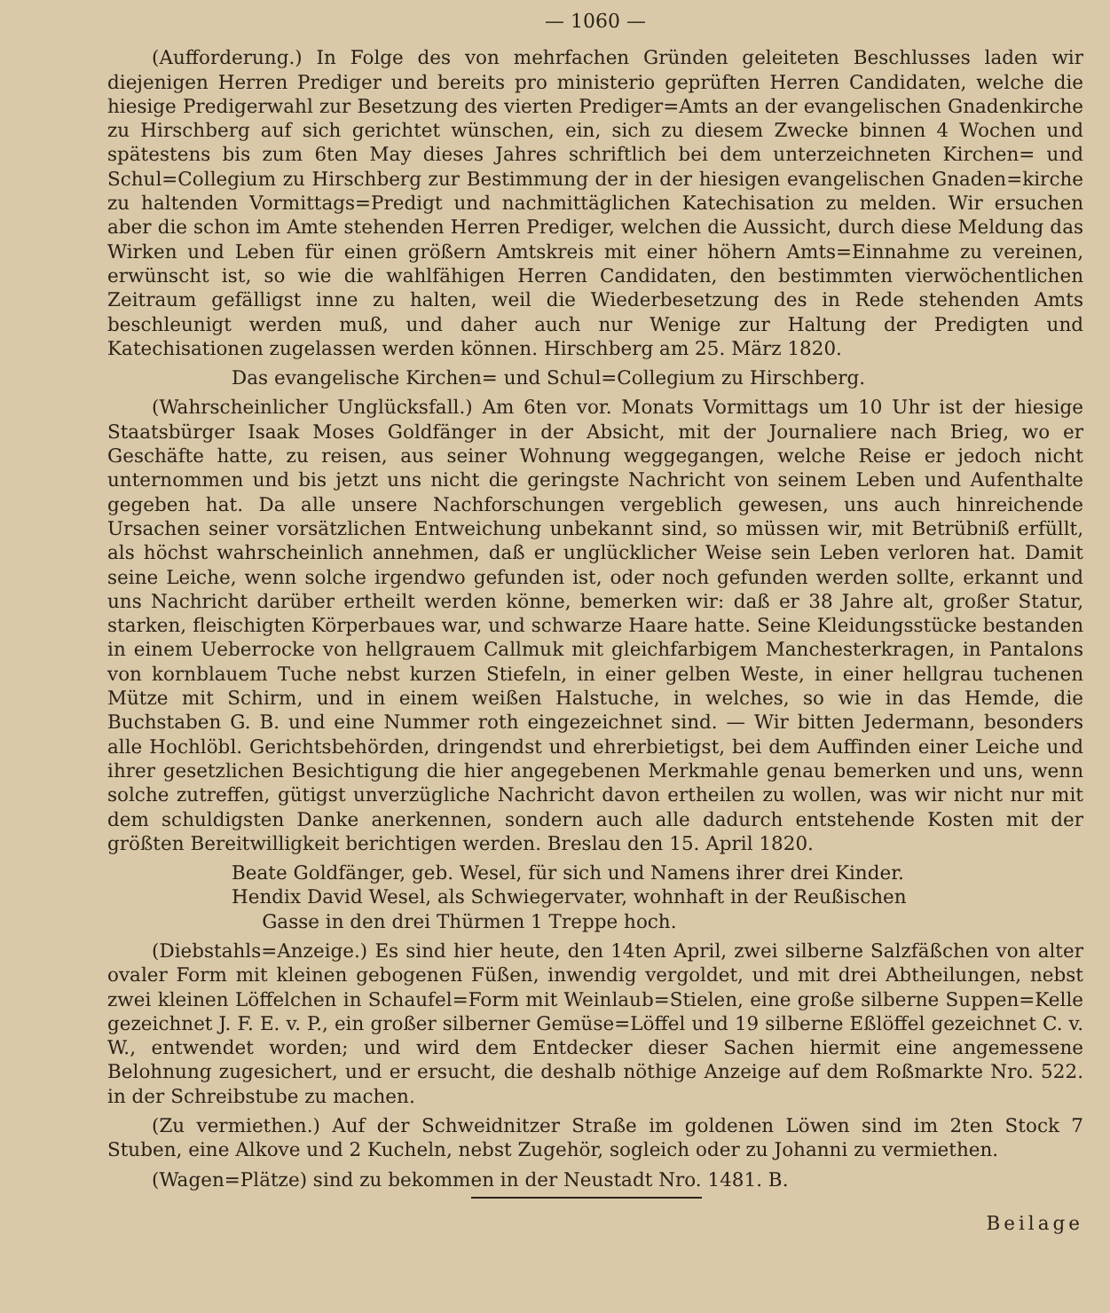— 1060 —
(Aufforderung.) In Folge des von mehrfachen Gründen geleiteten Beschlusses laden wir diejenigen Herren Prediger und bereits pro ministerio geprüften Herren Candidaten, welche die hiesige Predigerwahl zur Besetzung des vierten Prediger=Amts an der evangelischen Gnadenkirche zu Hirschberg auf sich gerichtet wünschen, ein, sich zu diesem Zwecke binnen 4 Wochen und spätestens bis zum 6ten May dieses Jahres schriftlich bei dem unterzeichneten Kirchen= und Schul=Collegium zu Hirschberg zur Bestimmung der in der hiesigen evangelischen Gnaden=kirche zu haltenden Vormittags=Predigt und nachmittäglichen Katechisation zu melden. Wir ersuchen aber die schon im Amte stehenden Herren Prediger, welchen die Aussicht, durch diese Meldung das Wirken und Leben für einen größern Amtskreis mit einer höhern Amts=Einnahme zu vereinen, erwünscht ist, so wie die wahlfähigen Herren Candidaten, den bestimmten vierwöchentlichen Zeitraum gefälligst inne zu halten, weil die Wiederbesetzung des in Rede stehenden Amts beschleunigt werden muß, und daher auch nur Wenige zur Haltung der Predigten und Katechisationen zugelassen werden können. Hirschberg am 25. März 1820.
Das evangelische Kirchen= und Schul=Collegium zu Hirschberg.
(Wahrscheinlicher Unglücksfall.) Am 6ten vor. Monats Vormittags um 10 Uhr ist der hiesige Staatsbürger Isaak Moses Goldfänger in der Absicht, mit der Journaliere nach Brieg, wo er Geschäfte hatte, zu reisen, aus seiner Wohnung weggegangen, welche Reise er jedoch nicht unternommen und bis jetzt uns nicht die geringste Nachricht von seinem Leben und Aufenthalte gegeben hat. Da alle unsere Nachforschungen vergeblich gewesen, uns auch hinreichende Ursachen seiner vorsätzlichen Entweichung unbekannt sind, so müssen wir, mit Betrübniß erfüllt, als höchst wahrscheinlich annehmen, daß er unglücklicher Weise sein Leben verloren hat. Damit seine Leiche, wenn solche irgendwo gefunden ist, oder noch gefunden werden sollte, erkannt und uns Nachricht darüber ertheilt werden könne, bemerken wir: daß er 38 Jahre alt, großer Statur, starken, fleischigten Körperbaues war, und schwarze Haare hatte. Seine Kleidungsstücke bestanden in einem Ueberrocke von hellgrauem Callmuk mit gleichfarbigem Manchesterkragen, in Pantalons von kornblauem Tuche nebst kurzen Stiefeln, in einer gelben Weste, in einer hellgrau tuchenen Mütze mit Schirm, und in einem weißen Halstuche, in welches, so wie in das Hemde, die Buchstaben G. B. und eine Nummer roth eingezeichnet sind. — Wir bitten Jedermann, besonders alle Hochlöbl. Gerichtsbehörden, dringendst und ehrerbietigst, bei dem Auffinden einer Leiche und ihrer gesetzlichen Besichtigung die hier angegebenen Merkmahle genau bemerken und uns, wenn solche zutreffen, gütigst unverzügliche Nachricht davon ertheilen zu wollen, was wir nicht nur mit dem schuldigsten Danke anerkennen, sondern auch alle dadurch entstehende Kosten mit der größten Bereitwilligkeit berichtigen werden. Breslau den 15. April 1820.
Beate Goldfänger, geb. Wesel, für sich und Namens ihrer drei Kinder.
Hendix David Wesel, als Schwiegervater, wohnhaft in der Reußischen
Gasse in den drei Thürmen 1 Treppe hoch.
(Diebstahls=Anzeige.) Es sind hier heute, den 14ten April, zwei silberne Salzfäßchen von alter ovaler Form mit kleinen gebogenen Füßen, inwendig vergoldet, und mit drei Abtheilungen, nebst zwei kleinen Löffelchen in Schaufel=Form mit Weinlaub=Stielen, eine große silberne Suppen=Kelle gezeichnet J. F. E. v. P., ein großer silberner Gemüse=Löffel und 19 silberne Eßlöffel gezeichnet C. v. W., entwendet worden; und wird dem Entdecker dieser Sachen hiermit eine angemessene Belohnung zugesichert, und er ersucht, die deshalb nöthige Anzeige auf dem Roßmarkte Nro. 522. in der Schreibstube zu machen.
(Zu vermiethen.) Auf der Schweidnitzer Straße im goldenen Löwen sind im 2ten Stock 7 Stuben, eine Alkove und 2 Kucheln, nebst Zugehör, sogleich oder zu Johanni zu vermiethen.
(Wagen=Plätze) sind zu bekommen in der Neustadt Nro. 1481. B.
Beilage